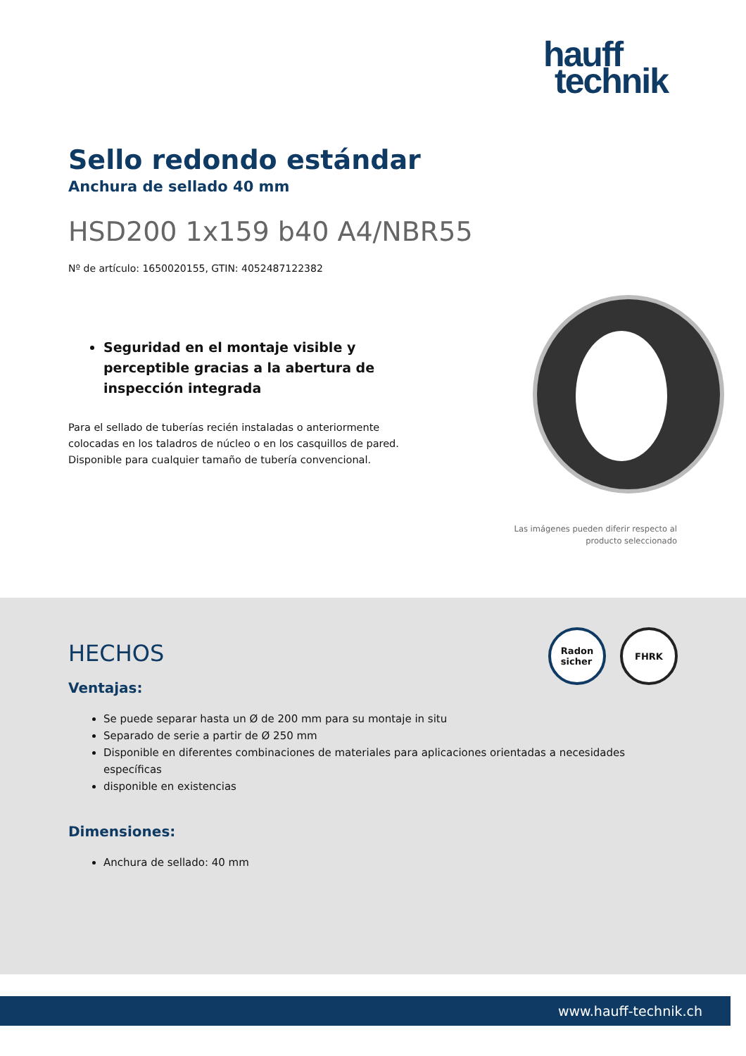hauff
technik
Sello redondo estándar
Anchura de sellado 40 mm
HSD200 1x159 b40 A4/NBR55
Nº de artículo: 1650020155, GTIN: 4052487122382
Seguridad en el montaje visible y perceptible gracias a la abertura de inspección integrada
Para el sellado de tuberías recién instaladas o anteriormente colocadas en los taladros de núcleo o en los casquillos de pared. Disponible para cualquier tamaño de tubería convencional.
Las imágenes pueden diferir respecto al producto seleccionado
Radon
sicher
FHRK
HECHOS
Ventajas:
Se puede separar hasta un Ø de 200 mm para su montaje in situ
Separado de serie a partir de Ø 250 mm
Disponible en diferentes combinaciones de materiales para aplicaciones orientadas a necesidades específicas
disponible en existencias
Dimensiones:
Anchura de sellado: 40 mm
www.hauff-technik.ch